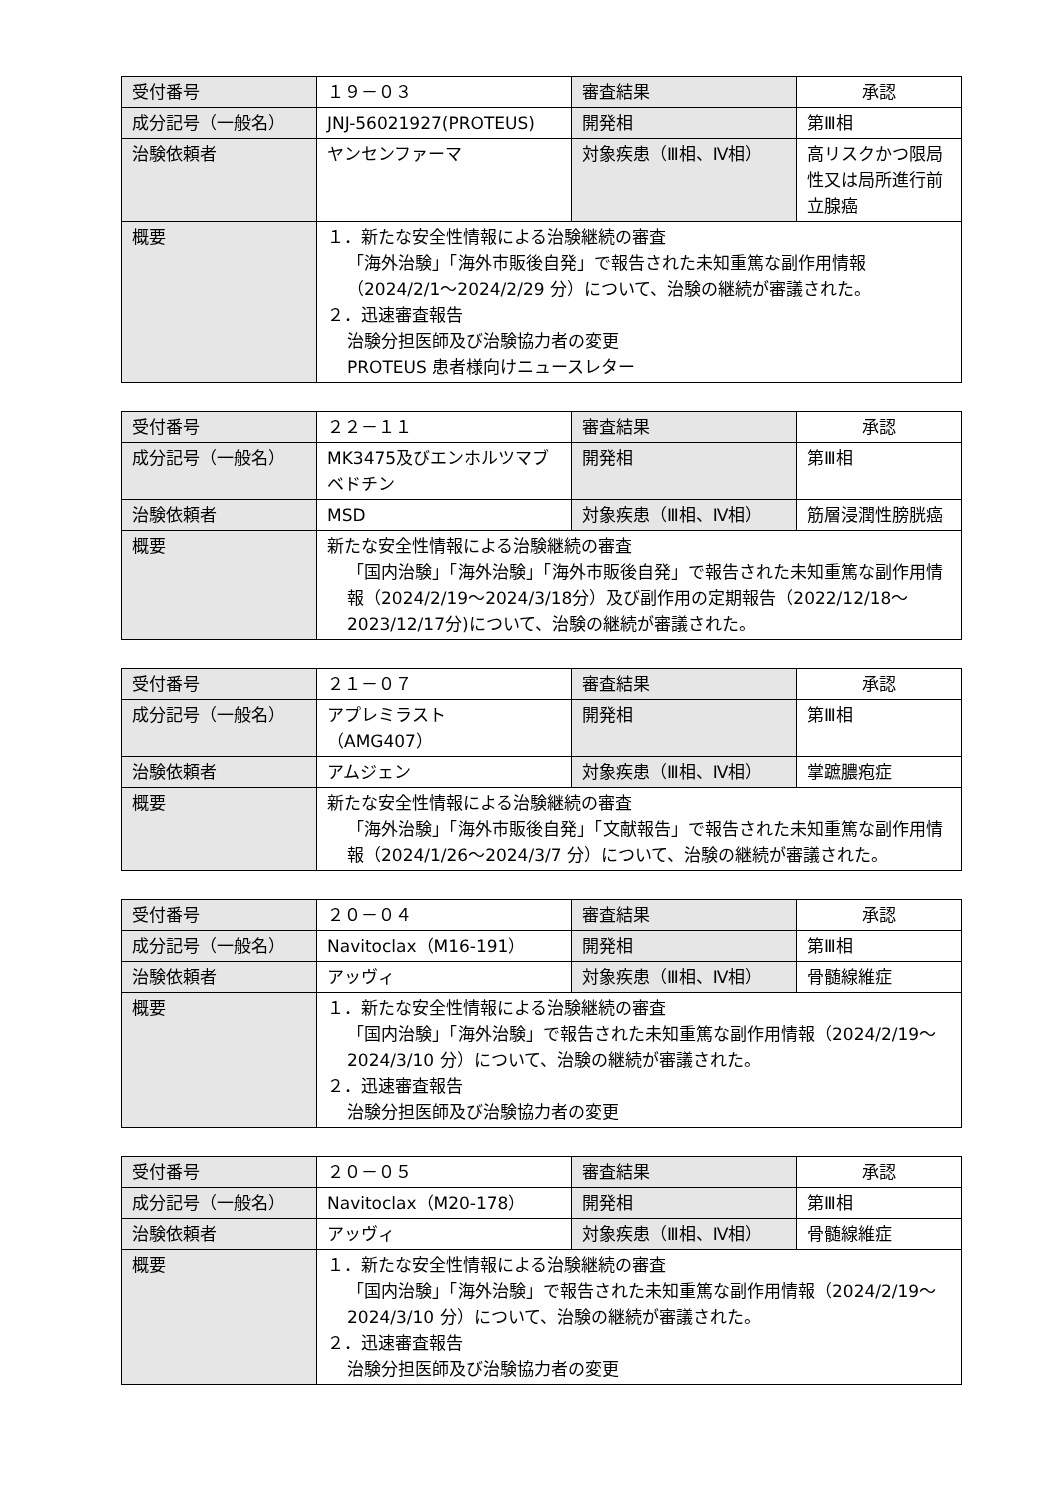| 受付番号 | １９－０３ | 審査結果 | 承認 |
| 成分記号（一般名） | JNJ-56021927(PROTEUS) | 開発相 | 第Ⅲ相 |
| 治験依頼者 | ヤンセンファーマ | 対象疾患（Ⅲ相、Ⅳ相） | 高リスクかつ限局性又は局所進行前立腺癌 |
| 概要 | １．新たな安全性情報による治験継続の審査 「海外治験」「海外市販後自発」で報告された未知重篤な副作用情報（2024/2/1～2024/2/29 分）について、治験の継続が審議された。 ２．迅速審査報告 治験分担医師及び治験協力者の変更 PROTEUS 患者様向けニュースレター | | |
| 受付番号 | ２２－１１ | 審査結果 | 承認 |
| 成分記号（一般名） | MK3475及びエンホルツマブ ベドチン | 開発相 | 第Ⅲ相 |
| 治験依頼者 | MSD | 対象疾患（Ⅲ相、Ⅳ相） | 筋層浸潤性膀胱癌 |
| 概要 | 新たな安全性情報による治験継続の審査 「国内治験」「海外治験」「海外市販後自発」で報告された未知重篤な副作用情報（2024/2/19～2024/3/18分）及び副作用の定期報告（2022/12/18～2023/12/17分)について、治験の継続が審議された。 | | |
| 受付番号 | ２１－０７ | 審査結果 | 承認 |
| 成分記号（一般名） | アプレミラスト （AMG407） | 開発相 | 第Ⅲ相 |
| 治験依頼者 | アムジェン | 対象疾患（Ⅲ相、Ⅳ相） | 掌蹠膿疱症 |
| 概要 | 新たな安全性情報による治験継続の審査 「海外治験」「海外市販後自発」「文献報告」で報告された未知重篤な副作用情報（2024/1/26～2024/3/7 分）について、治験の継続が審議された。 | | |
| 受付番号 | ２０－０４ | 審査結果 | 承認 |
| 成分記号（一般名） | Navitoclax（M16-191） | 開発相 | 第Ⅲ相 |
| 治験依頼者 | アッヴィ | 対象疾患（Ⅲ相、Ⅳ相） | 骨髄線維症 |
| 概要 | １．新たな安全性情報による治験継続の審査 「国内治験」「海外治験」で報告された未知重篤な副作用情報（2024/2/19～2024/3/10 分）について、治験の継続が審議された。 ２．迅速審査報告 治験分担医師及び治験協力者の変更 | | |
| 受付番号 | ２０－０５ | 審査結果 | 承認 |
| 成分記号（一般名） | Navitoclax（M20-178） | 開発相 | 第Ⅲ相 |
| 治験依頼者 | アッヴィ | 対象疾患（Ⅲ相、Ⅳ相） | 骨髄線維症 |
| 概要 | １．新たな安全性情報による治験継続の審査 「国内治験」「海外治験」で報告された未知重篤な副作用情報（2024/2/19～2024/3/10 分）について、治験の継続が審議された。 ２．迅速審査報告 治験分担医師及び治験協力者の変更 | | |